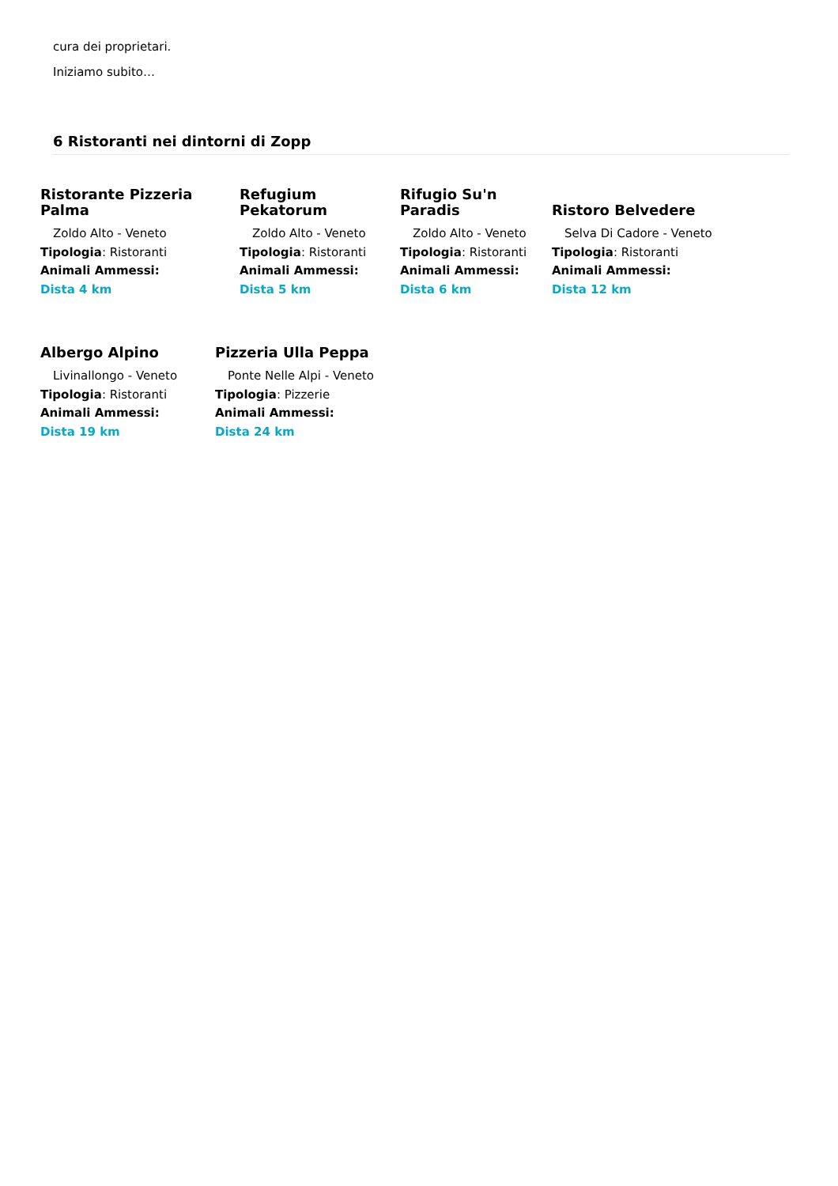cura dei proprietari.
Iniziamo subito…
6 Ristoranti nei dintorni di Zopp
Ristorante Pizzeria
Palma
Zoldo Alto - Veneto
Tipologia: Ristoranti
Animali Ammessi:
Dista 4 km
Refugium Pekatorum
Zoldo Alto - Veneto
Tipologia: Ristoranti
Animali Ammessi:
Dista 5 km
Rifugio Su'n Paradis
Zoldo Alto - Veneto
Tipologia: Ristoranti
Animali Ammessi:
Dista 6 km
Ristoro Belvedere
Selva Di Cadore - Veneto
Tipologia: Ristoranti
Animali Ammessi:
Dista 12 km
Albergo Alpino
Livinallongo - Veneto
Tipologia: Ristoranti
Animali Ammessi:
Dista 19 km
Pizzeria Ulla Peppa
Ponte Nelle Alpi - Veneto
Tipologia: Pizzerie
Animali Ammessi:
Dista 24 km